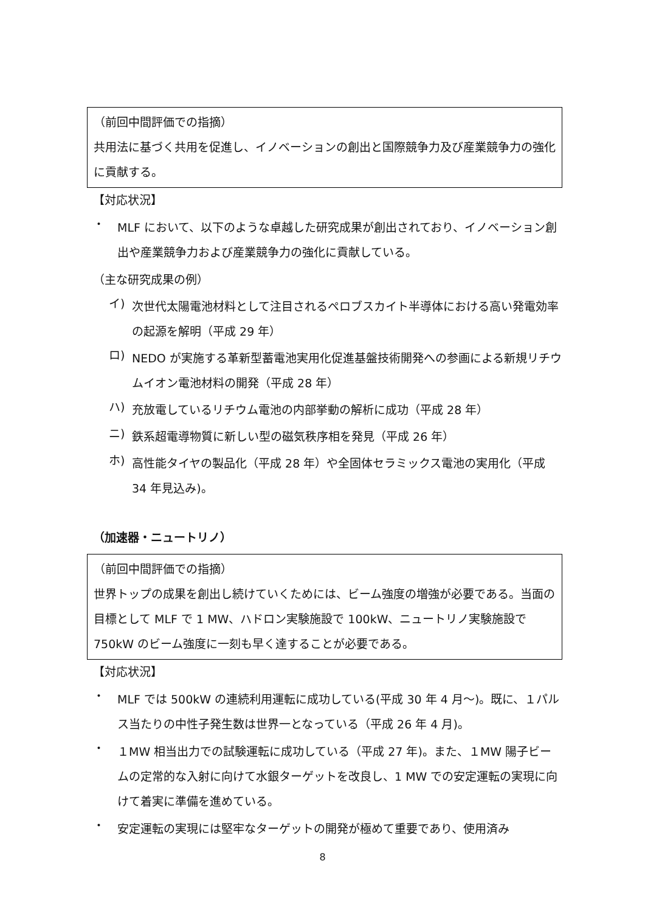（前回中間評価での指摘）
共用法に基づく共用を促進し、イノベーションの創出と国際競争力及び産業競争力の強化に貢献する。
【対応状況】
・
MLF において、以下のような卓越した研究成果が創出されており、イノベーション創出や産業競争力および産業競争力の強化に貢献している。
（主な研究成果の例）
イ)
次世代太陽電池材料として注目されるペロブスカイト半導体における高い発電効率の起源を解明（平成 29 年）
ロ)
NEDO が実施する革新型蓄電池実用化促進基盤技術開発への参画による新規リチウムイオン電池材料の開発（平成 28 年）
ハ)
充放電しているリチウム電池の内部挙動の解析に成功（平成 28 年）
ニ)
鉄系超電導物質に新しい型の磁気秩序相を発見（平成 26 年）
ホ)
高性能タイヤの製品化（平成 28 年）や全固体セラミックス電池の実用化（平成 34 年見込み)。
（加速器・ニュートリノ）
（前回中間評価での指摘）
世界トップの成果を創出し続けていくためには、ビーム強度の増強が必要である。当面の目標として MLF で 1 MW、ハドロン実験施設で 100kW、ニュートリノ実験施設で 750kW のビーム強度に一刻も早く達することが必要である。
【対応状況】
・
MLF では 500kW の連続利用運転に成功している(平成 30 年 4 月～)。既に、１パルス当たりの中性子発生数は世界一となっている（平成 26 年 4 月)。
・
１MW 相当出力での試験運転に成功している（平成 27 年)。また、１MW 陽子ビームの定常的な入射に向けて水銀ターゲットを改良し、1 MW での安定運転の実現に向けて着実に準備を進めている。
・
安定運転の実現には堅牢なターゲットの開発が極めて重要であり、使用済み
8